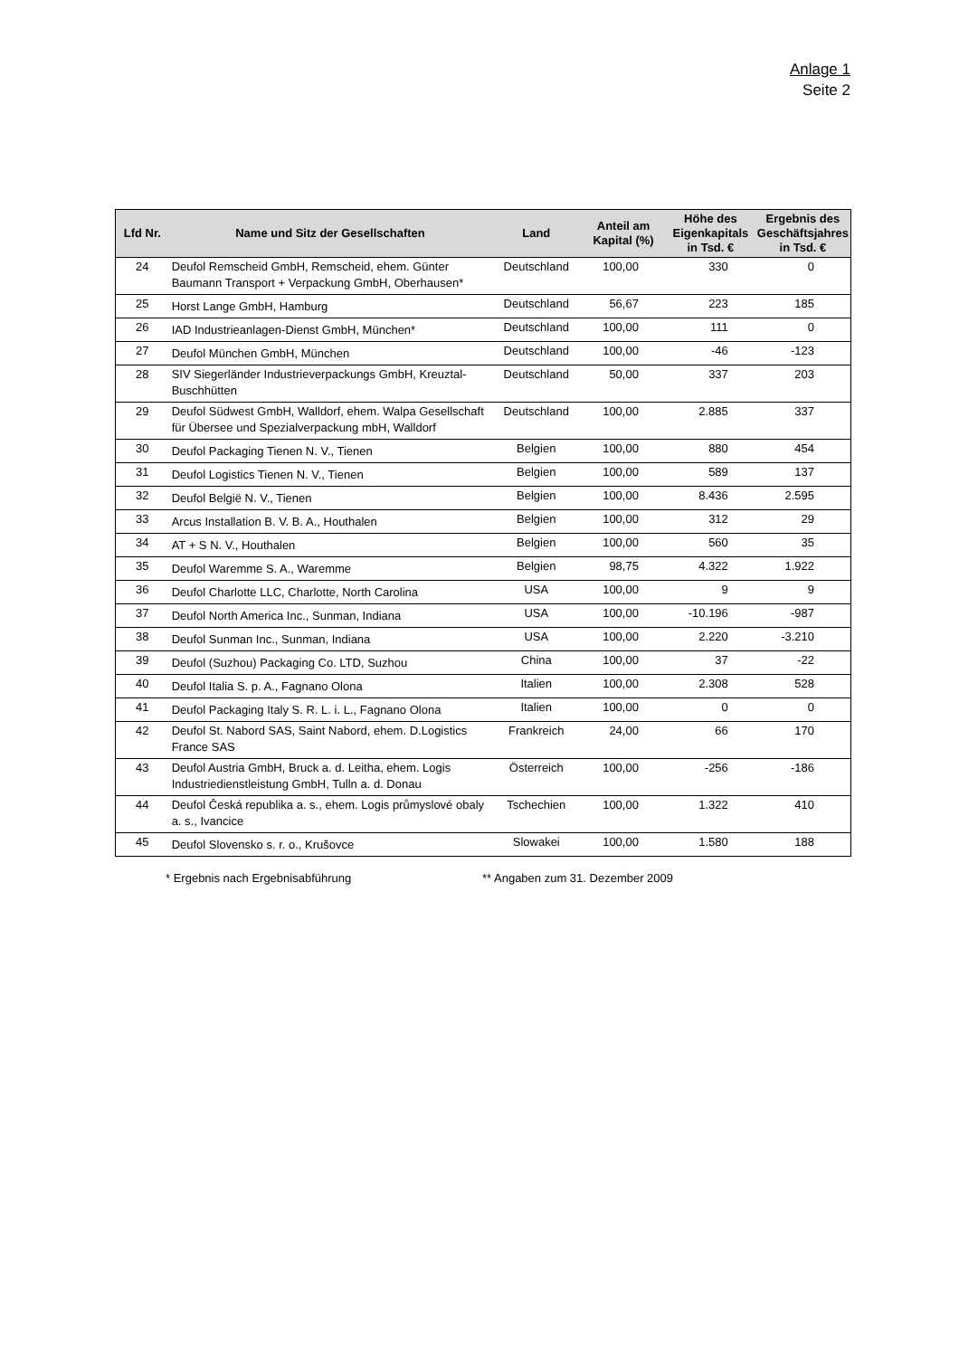Anlage 1
Seite 2
| Lfd Nr. | Name und Sitz der Gesellschaften | Land | Anteil am Kapital (%) | Höhe des Eigenkapitals in Tsd. € | Ergebnis des Geschäftsjahres in Tsd. € |
| --- | --- | --- | --- | --- | --- |
| 24 | Deufol Remscheid GmbH, Remscheid, ehem. Günter Baumann Transport + Verpackung GmbH, Oberhausen* | Deutschland | 100,00 | 330 | 0 |
| 25 | Horst Lange GmbH, Hamburg | Deutschland | 56,67 | 223 | 185 |
| 26 | IAD Industrieanlagen-Dienst GmbH, München* | Deutschland | 100,00 | 111 | 0 |
| 27 | Deufol München GmbH, München | Deutschland | 100,00 | -46 | -123 |
| 28 | SIV Siegerländer Industrieverpackungs GmbH, Kreuztal-Buschhütten | Deutschland | 50,00 | 337 | 203 |
| 29 | Deufol Südwest GmbH, Walldorf, ehem. Walpa Gesellschaft für Übersee und Spezialverpackung mbH, Walldorf | Deutschland | 100,00 | 2.885 | 337 |
| 30 | Deufol Packaging Tienen N. V., Tienen | Belgien | 100,00 | 880 | 454 |
| 31 | Deufol Logistics Tienen N. V., Tienen | Belgien | 100,00 | 589 | 137 |
| 32 | Deufol België N. V., Tienen | Belgien | 100,00 | 8.436 | 2.595 |
| 33 | Arcus Installation B. V. B. A., Houthalen | Belgien | 100,00 | 312 | 29 |
| 34 | AT + S N. V., Houthalen | Belgien | 100,00 | 560 | 35 |
| 35 | Deufol Waremme S. A., Waremme | Belgien | 98,75 | 4.322 | 1.922 |
| 36 | Deufol Charlotte LLC, Charlotte, North Carolina | USA | 100,00 | 9 | 9 |
| 37 | Deufol North America Inc., Sunman, Indiana | USA | 100,00 | -10.196 | -987 |
| 38 | Deufol Sunman Inc., Sunman, Indiana | USA | 100,00 | 2.220 | -3.210 |
| 39 | Deufol (Suzhou) Packaging Co. LTD, Suzhou | China | 100,00 | 37 | -22 |
| 40 | Deufol Italia S. p. A., Fagnano Olona | Italien | 100,00 | 2.308 | 528 |
| 41 | Deufol Packaging Italy S. R. L. i. L., Fagnano Olona | Italien | 100,00 | 0 | 0 |
| 42 | Deufol St. Nabord SAS, Saint Nabord, ehem. D.Logistics France SAS | Frankreich | 24,00 | 66 | 170 |
| 43 | Deufol Austria GmbH, Bruck a. d. Leitha, ehem. Logis Industriedienstleistung GmbH, Tulln a. d. Donau | Österreich | 100,00 | -256 | -186 |
| 44 | Deufol Česká republika a. s., ehem. Logis průmyslové obaly a. s., Ivancice | Tschechien | 100,00 | 1.322 | 410 |
| 45 | Deufol Slovensko s. r. o., Krušovce | Slowakei | 100,00 | 1.580 | 188 |
* Ergebnis nach Ergebnisabführung ** Angaben zum 31. Dezember 2009